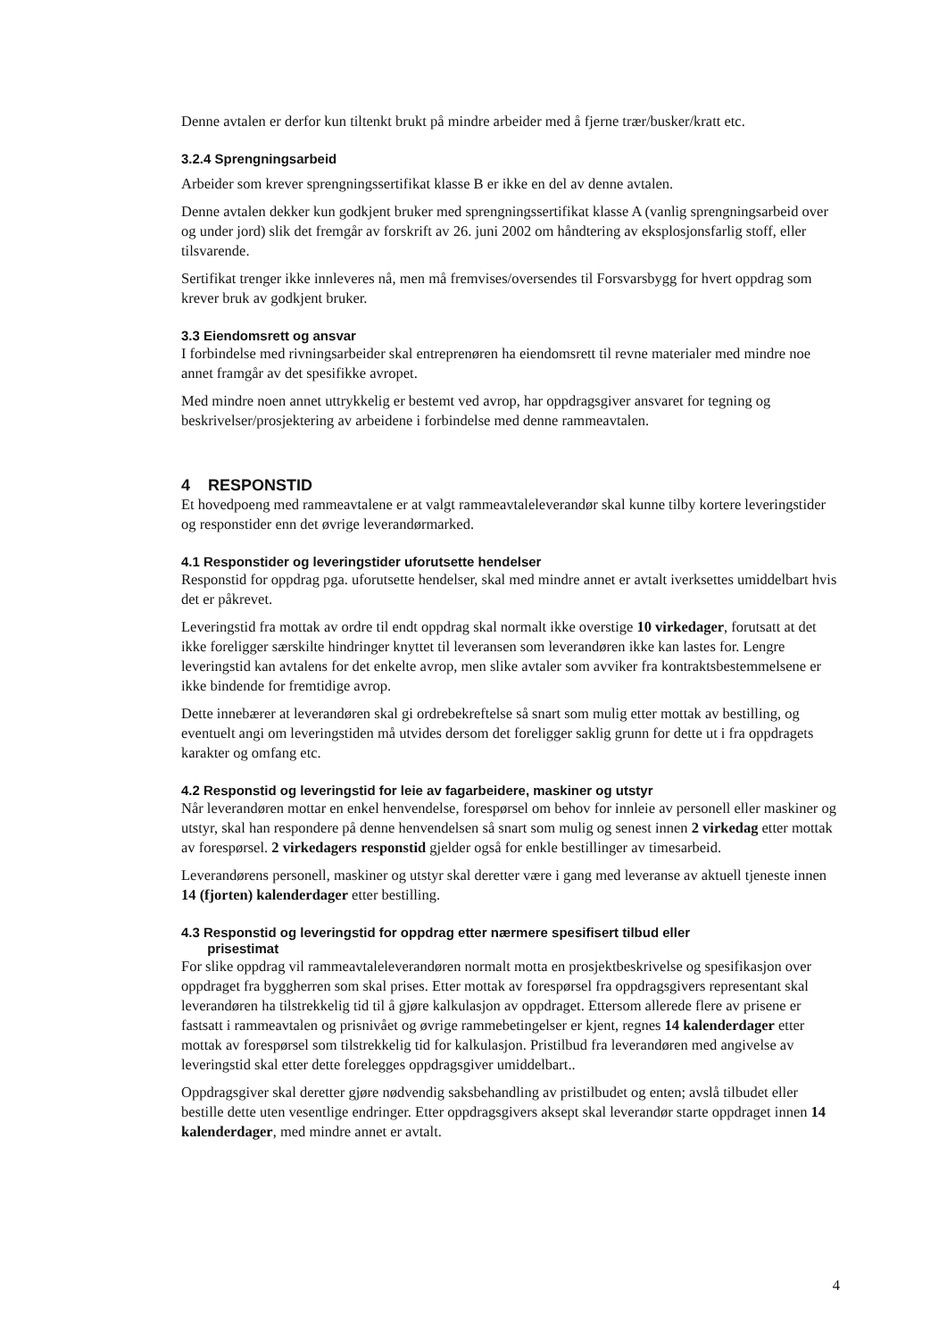Denne avtalen er derfor kun tiltenkt brukt på mindre arbeider med å fjerne trær/busker/kratt etc.
3.2.4 Sprengningsarbeid
Arbeider som krever sprengningssertifikat klasse B er ikke en del av denne avtalen.
Denne avtalen dekker kun godkjent bruker med sprengningssertifikat klasse A (vanlig sprengningsarbeid over og under jord) slik det fremgår av forskrift av 26. juni 2002 om håndtering av eksplosjonsfarlig stoff, eller tilsvarende.
Sertifikat trenger ikke innleveres nå, men må fremvises/oversendes til Forsvarsbygg for hvert oppdrag som krever bruk av godkjent bruker.
3.3 Eiendomsrett og ansvar
I forbindelse med rivningsarbeider skal entreprenøren ha eiendomsrett til revne materialer med mindre noe annet framgår av det spesifikke avropet.
Med mindre noen annet uttrykkelig er bestemt ved avrop, har oppdragsgiver ansvaret for tegning og beskrivelser/prosjektering av arbeidene i forbindelse med denne rammeavtalen.
4 RESPONSTID
Et hovedpoeng med rammeavtalene er at valgt rammeavtaleleverandør skal kunne tilby kortere leveringstider og responstider enn det øvrige leverandørmarked.
4.1 Responstider og leveringstider uforutsette hendelser
Responstid for oppdrag pga. uforutsette hendelser, skal med mindre annet er avtalt iverksettes umiddelbart hvis det er påkrevet.
Leveringstid fra mottak av ordre til endt oppdrag skal normalt ikke overstige 10 virkedager, forutsatt at det ikke foreligger særskilte hindringer knyttet til leveransen som leverandøren ikke kan lastes for. Lengre leveringstid kan avtalens for det enkelte avrop, men slike avtaler som avviker fra kontraktsbestemmelsene er ikke bindende for fremtidige avrop.
Dette innebærer at leverandøren skal gi ordrebekreftelse så snart som mulig etter mottak av bestilling, og eventuelt angi om leveringstiden må utvides dersom det foreligger saklig grunn for dette ut i fra oppdragets karakter og omfang etc.
4.2 Responstid og leveringstid for leie av fagarbeidere, maskiner og utstyr
Når leverandøren mottar en enkel henvendelse, forespørsel om behov for innleie av personell eller maskiner og utstyr, skal han respondere på denne henvendelsen så snart som mulig og senest innen 2 virkedag etter mottak av forespørsel. 2 virkedagers responstid gjelder også for enkle bestillinger av timesarbeid.
Leverandørens personell, maskiner og utstyr skal deretter være i gang med leveranse av aktuell tjeneste innen 14 (fjorten) kalenderdager etter bestilling.
4.3 Responstid og leveringstid for oppdrag etter nærmere spesifisert tilbud eller
prisestimat
For slike oppdrag vil rammeavtaleleverandøren normalt motta en prosjektbeskrivelse og spesifikasjon over oppdraget fra byggherren som skal prises. Etter mottak av forespørsel fra oppdragsgivers representant skal leverandøren ha tilstrekkelig tid til å gjøre kalkulasjon av oppdraget. Ettersom allerede flere av prisene er fastsatt i rammeavtalen og prisnivået og øvrige rammebetingelser er kjent, regnes 14 kalenderdager etter mottak av forespørsel som tilstrekkelig tid for kalkulasjon. Pristilbud fra leverandøren med angivelse av leveringstid skal etter dette forelegges oppdragsgiver umiddelbart..
Oppdragsgiver skal deretter gjøre nødvendig saksbehandling av pristilbudet og enten; avslå tilbudet eller bestille dette uten vesentlige endringer. Etter oppdragsgivers aksept skal leverandør starte oppdraget innen 14 kalenderdager, med mindre annet er avtalt.
4